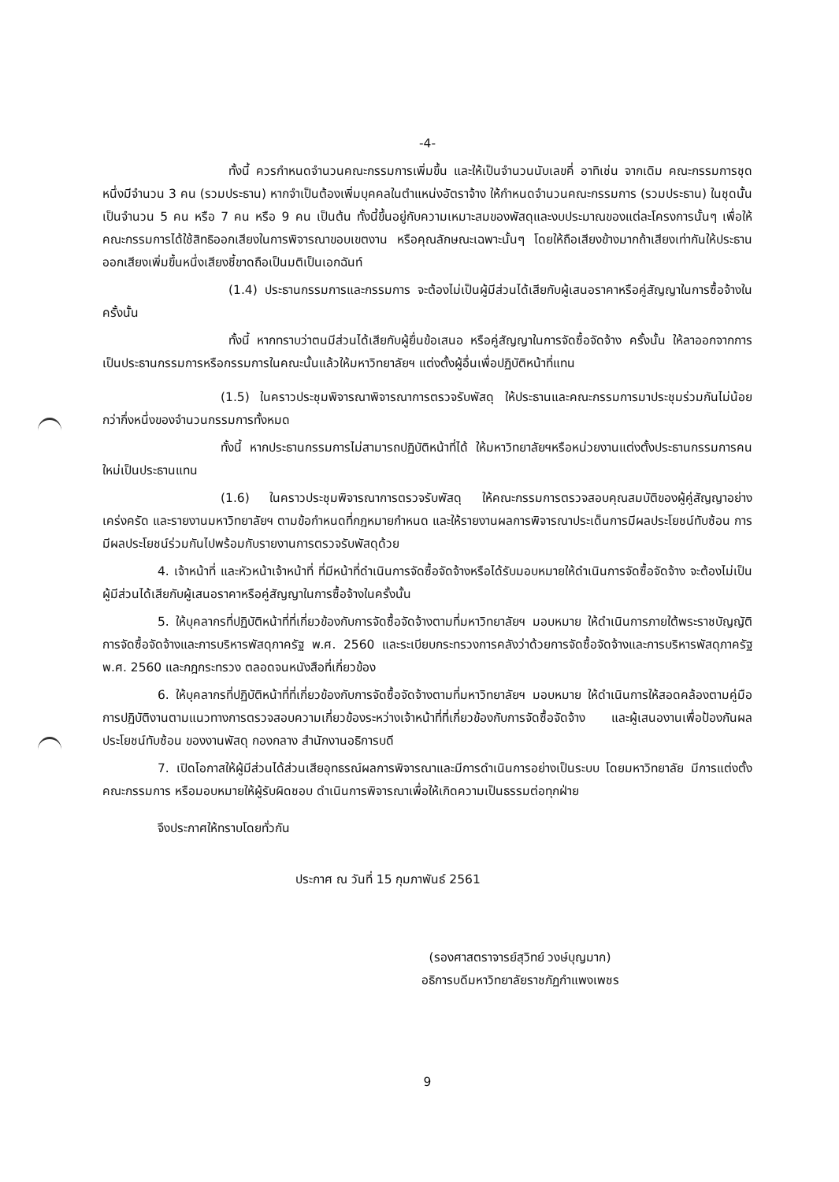-4-
ทั้งนี้ ควรกำหนดจำนวนคณะกรรมการเพิ่มขึ้น และให้เป็นจำนวนนับเลขคี่ อาทิเช่น จากเดิม คณะกรรมการชุดหนึ่งมีจำนวน 3 คน (รวมประธาน) หากจำเป็นต้องเพิ่มบุคคลในตำแหน่งอัตราจ้าง ให้กำหนดจำนวนคณะกรรมการ (รวมประธาน) ในชุดนั้น เป็นจำนวน 5 คน หรือ 7 คน หรือ 9 คน เป็นต้น ทั้งนี้ขึ้นอยู่กับความเหมาะสมของพัสดุและงบประมาณของแต่ละโครงการนั้นๆ เพื่อให้คณะกรรมการได้ใช้สิทธิออกเสียงในการพิจารณาขอบเขตงาน หรือคุณลักษณะเฉพาะนั้นๆ โดยให้ถือเสียงข้างมากถ้าเสียงเท่ากันให้ประธานออกเสียงเพิ่มขึ้นหนึ่งเสียงชี้ขาดถือเป็นมติเป็นเอกฉันท์
(1.4) ประธานกรรมการและกรรมการ จะต้องไม่เป็นผู้มีส่วนได้เสียกับผู้เสนอราคาหรือคู่สัญญาในการซื้อจ้างในครั้งนั้น
ทั้งนี้ หากทราบว่าตนมีส่วนได้เสียกับผู้ยื่นข้อเสนอ หรือคู่สัญญาในการจัดซื้อจัดจ้าง ครั้งนั้น ให้ลาออกจากการเป็นประธานกรรมการหรือกรรมการในคณะนั้นแล้วให้มหาวิทยาลัยฯ แต่งตั้งผู้อื่นเพื่อปฏิบัติหน้าที่แทน
(1.5) ในคราวประชุมพิจารณาพิจารณาการตรวจรับพัสดุ ให้ประธานและคณะกรรมการมาประชุมร่วมกันไม่น้อยกว่ากึ่งหนึ่งของจำนวนกรรมการทั้งหมด
ทั้งนี้ หากประธานกรรมการไม่สามารถปฏิบัติหน้าที่ได้ ให้มหาวิทยาลัยฯหรือหน่วยงานแต่งตั้งประธานกรรมการคนใหม่เป็นประธานแทน
(1.6) ในคราวประชุมพิจารณาการตรวจรับพัสดุ ให้คณะกรรมการตรวจสอบคุณสมบัติของผู้คู่สัญญาอย่างเคร่งครัด และรายงานมหาวิทยาลัยฯ ตามข้อกำหนดที่กฎหมายกำหนด และให้รายงานผลการพิจารณาประเด็นการมีผลประโยชน์ทับซ้อน การมีผลประโยชน์ร่วมกันไปพร้อมกับรายงานการตรวจรับพัสดุด้วย
4. เจ้าหน้าที่ และหัวหน้าเจ้าหน้าที่ ที่มีหน้าที่ดำเนินการจัดซื้อจัดจ้างหรือได้รับมอบหมายให้ดำเนินการจัดซื้อจัดจ้าง จะต้องไม่เป็นผู้มีส่วนได้เสียกับผู้เสนอราคาหรือคู่สัญญาในการซื้อจ้างในครั้งนั้น
5. ให้บุคลากรที่ปฏิบัติหน้าที่ที่เกี่ยวข้องกับการจัดซื้อจัดจ้างตามที่มหาวิทยาลัยฯ มอบหมาย ให้ดำเนินการภายใต้พระราชบัญญัติการจัดซื้อจัดจ้างและการบริหารพัสดุภาครัฐ พ.ศ. 2560 และระเบียบกระทรวงการคลังว่าด้วยการจัดซื้อจัดจ้างและการบริหารพัสดุภาครัฐ พ.ศ. 2560 และกฎกระทรวง ตลอดจนหนังสือที่เกี่ยวข้อง
6. ให้บุคลากรที่ปฏิบัติหน้าที่ที่เกี่ยวข้องกับการจัดซื้อจัดจ้างตามที่มหาวิทยาลัยฯ มอบหมาย ให้ดำเนินการให้สอดคล้องตามคู่มือการปฏิบัติงานตามแนวทางการตรวจสอบความเกี่ยวข้องระหว่างเจ้าหน้าที่ที่เกี่ยวข้องกับการจัดซื้อจัดจ้าง และผู้เสนองานเพื่อป้องกันผลประโยชน์ทับซ้อน ของงานพัสดุ กองกลาง สำนักงานอธิการบดี
7. เปิดโอกาสให้ผู้มีส่วนได้ส่วนเสียอุทธรณ์ผลการพิจารณาและมีการดำเนินการอย่างเป็นระบบ โดยมหาวิทยาลัย มีการแต่งตั้งคณะกรรมการ หรือมอบหมายให้ผู้รับผิดชอบ ดำเนินการพิจารณาเพื่อให้เกิดความเป็นธรรมต่อทุกฝ่าย
จึงประกาศให้ทราบโดยทั่วกัน
ประกาศ ณ วันที่ 15 กุมภาพันธ์ 2561
(รองศาสตราจารย์สุวิทย์ วงษ์บุญมาก)
อธิการบดีมหาวิทยาลัยราชภัฏกำแพงเพชร
9